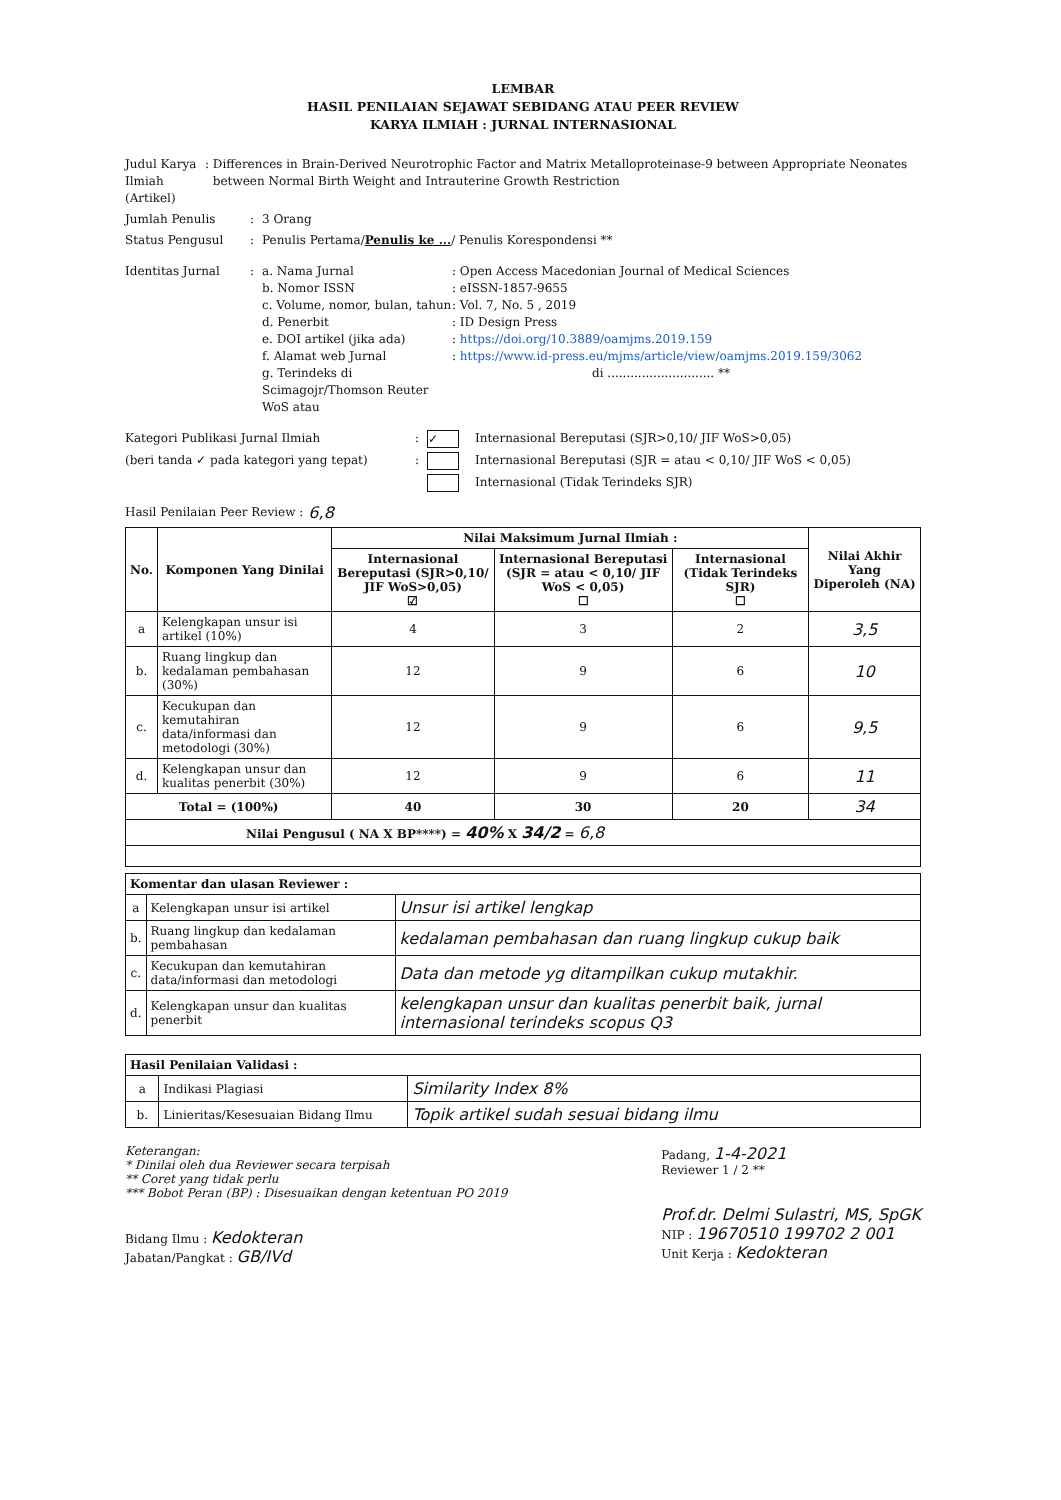LEMBAR
HASIL PENILAIAN SEJAWAT SEBIDANG ATAU PEER REVIEW
KARYA ILMIAH : JURNAL INTERNASIONAL
Judul Karya Ilmiah (Artikel)
: Differences in Brain-Derived Neurotrophic Factor and Matrix Metalloproteinase-9 between Appropriate Neonates between Normal Birth Weight and Intrauterine Growth Restriction
Jumlah Penulis : 3 Orang
Status Pengusul : Penulis Pertama/Penulis ke .../ Penulis Korespondensi **
Identitas Jurnal : a. Nama Jurnal : Open Access Macedonian Journal of Medical Sciences
b. Nomor ISSN : eISSN-1857-9655
c. Volume, nomor, bulan, tahun
: Vol. 7, No. 5 , 2019
d. Penerbit : ID Design Press
e. DOI artikel (jika ada) : https://doi.org/10.3889/oamjms.2019.159
f. Alamat web Jurnal : https://www.id-press.eu/mjms/article/view/oamjms.2019.159/3062
g. Terindeks di Scimagojr/Thomson Reuter WoS atau
di ............................ **
Kategori Publikasi Jurnal Ilmiah :
✓ Internasional Bereputasi (SJR>0,10/ JIF WoS>0,05)
(beri tanda ✓ pada kategori yang tepat) : Internasional Bereputasi (SJR = atau < 0,10/ JIF WoS < 0,05)
Internasional (Tidak Terindeks SJR)
Hasil Penilaian Peer Review : 6,8
| No. | Komponen Yang Dinilai | Nilai Maksimum Jurnal Ilmiah : | | | Nilai Akhir Yang Diperoleh (NA) |
| --- | --- | --- | --- | --- | --- |
| | | Internasional Bereputasi (SJR>0,10/ JIF WoS>0,05) ☑ | Internasional Bereputasi (SJR = atau < 0,10/ JIF WoS < 0,05) ☐ | Internasional (Tidak Terindeks SJR) ☐ | |
| a | Kelengkapan unsur isi artikel (10%) | 4 | 3 | 2 | 3,5 |
| b. | Ruang lingkup dan kedalaman pembahasan (30%) | 12 | 9 | 6 | 10 |
| c. | Kecukupan dan kemutahiran data/informasi dan metodologi (30%) | 12 | 9 | 6 | 9,5 |
| d. | Kelengkapan unsur dan kualitas penerbit (30%) | 12 | 9 | 6 | 11 |
| Total = (100%) | | 40 | 30 | 20 | 34 |
| Nilai Pengusul ( NA X BP****) = 40% X 34/2 = 6,8 | | | | | |
| Komentar dan ulasan Reviewer : | | |
| --- | --- | --- |
| a | Kelengkapan unsur isi artikel | Unsur isi artikel lengkap |
| b. | Ruang lingkup dan kedalaman pembahasan | kedalaman pembahasan dan ruang lingkup cukup baik |
| c. | Kecukupan dan kemutahiran data/informasi dan metodologi | Data dan metode yg ditampilkan cukup mutakhir. |
| d. | Kelengkapan unsur dan kualitas penerbit | kelengkapan unsur dan kualitas penerbit baik, jurnal internasional terindeks scopus Q3 |
| Hasil Penilaian Validasi : | | |
| --- | --- | --- |
| a | Indikasi Plagiasi | Similarity Index 8% |
| b. | Linieritas/Kesesuaian Bidang Ilmu | Topik artikel sudah sesuai bidang ilmu |
Keterangan:
* Dinilai oleh dua Reviewer secara terpisah
** Coret yang tidak perlu
*** Bobot Peran (BP) : Disesuaikan dengan ketentuan PO 2019
Bidang Ilmu : Kedokteran
Jabatan/Pangkat : GB/IVd
Padang, 1-4-2021
Reviewer 1 / 2 **
Prof.dr. Delmi Sulastri, MS, SpGK
NIP : 19670510 199702 2 001
Unit Kerja : Kedokteran